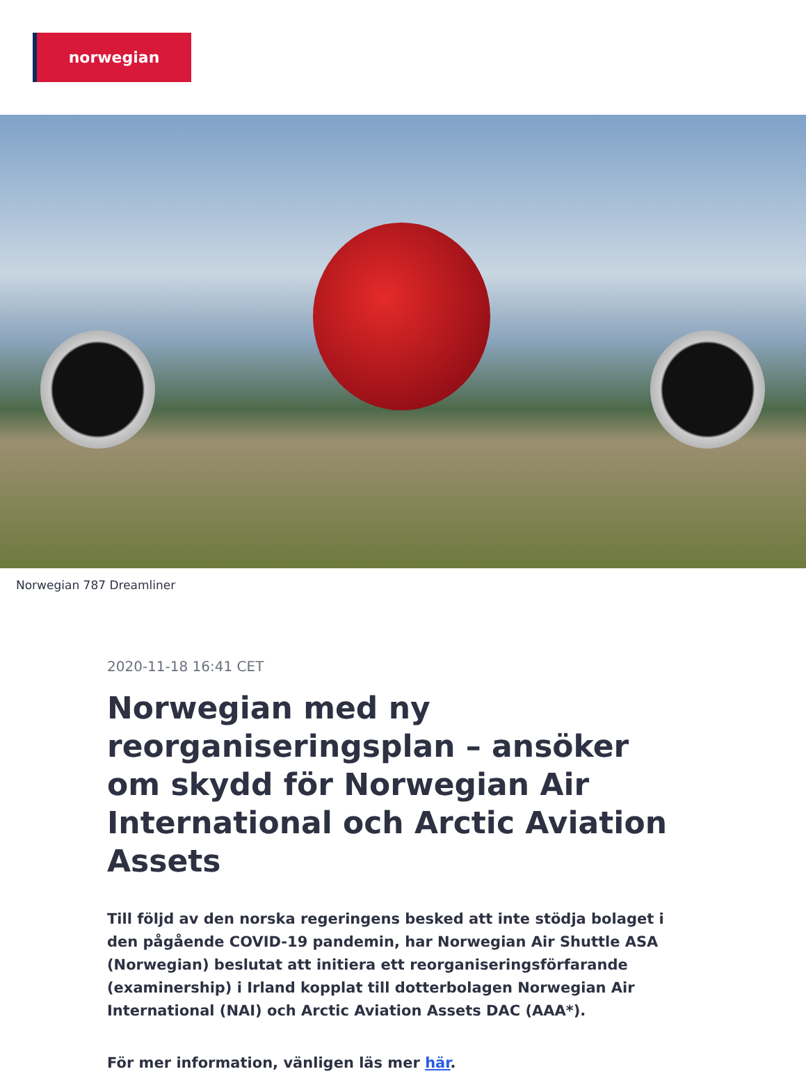norwegian
Norwegian 787 Dreamliner
2020-11-18 16:41 CET
Norwegian med ny reorganiseringsplan – ansöker om skydd för Norwegian Air International och Arctic Aviation Assets
Till följd av den norska regeringens besked att inte stödja bolaget i den pågående COVID-19 pandemin, har Norwegian Air Shuttle ASA (Norwegian) beslutat att initiera ett reorganiseringsförfarande (examinership) i Irland kopplat till dotterbolagen Norwegian Air International (NAI) och Arctic Aviation Assets DAC (AAA*).
För mer information, vänligen läs mer här.